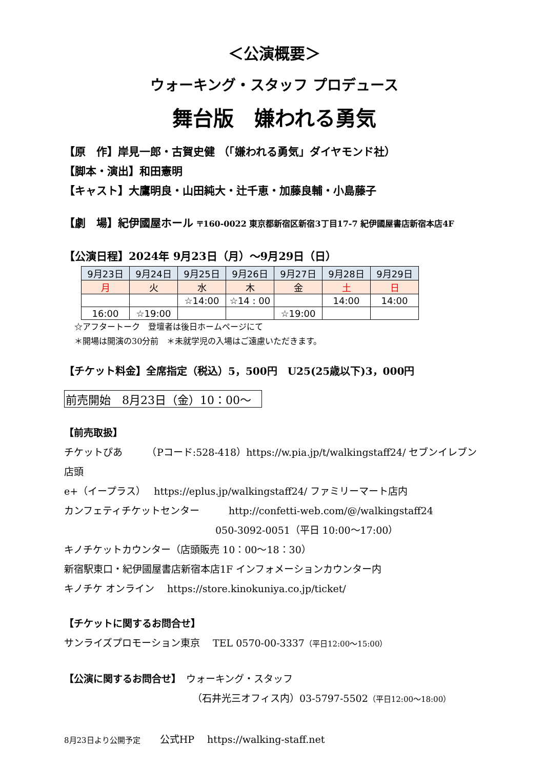＜公演概要＞
ウォーキング・スタッフ プロデュース
舞台版　嫌われる勇気
【原　作】岸見一郎・古賀史健 （「嫌われる勇気」ダイヤモンド社）
【脚本・演出】和田憲明
【キャスト】大鷹明良・山田純大・辻千恵・加藤良輔・小島藤子
【劇　場】紀伊國屋ホール 〒160-0022 東京都新宿区新宿3丁目17-7 紀伊國屋書店新宿本店4F
【公演日程】2024年 9月23日（月）～9月29日（日）
| 9月23日 | 9月24日 | 9月25日 | 9月26日 | 9月27日 | 9月28日 | 9月29日 |
| 月 | 火 | 水 | 木 | 金 | 土 | 日 |
| | | ☆14:00 | ☆14 : 00 | | 14:00 | 14:00 |
| 16:00 | ☆19:00 | | | ☆19:00 | | |
☆アフタートーク　登壇者は後日ホームページにて
＊開場は開演の30分前　＊未就学児の入場はご遠慮いただきます。
【チケット料金】全席指定（税込）5，500円　U25(25歳以下)3，000円
前売開始　8月23日（金）10：00～
【前売取扱】
チケットぴあ　　　（Pコード:528-418）https://w.pia.jp/t/walkingstaff24/ セブンイレブン店頭
e+（イープラス）　 https://eplus.jp/walkingstaff24/ ファミリーマート店内
カンフェティチケットセンター　　　http://confetti-web.com/@/walkingstaff24
050-3092-0051（平日 10:00～17:00）
キノチケットカウンター（店頭販売 10：00～18：30）
新宿駅東口・紀伊國屋書店新宿本店1F インフォメーションカウンター内
キノチケ オンライン　 https://store.kinokuniya.co.jp/ticket/
【チケットに関するお問合せ】
サンライズプロモーション東京　 TEL 0570-00-3337（平日12:00～15:00）
【公演に関するお問合せ】　ウォーキング・スタッフ
（石井光三オフィス内）03-5797-5502（平日12:00～18:00）
8月23日より公開予定　　公式HP　 https://walking-staff.net